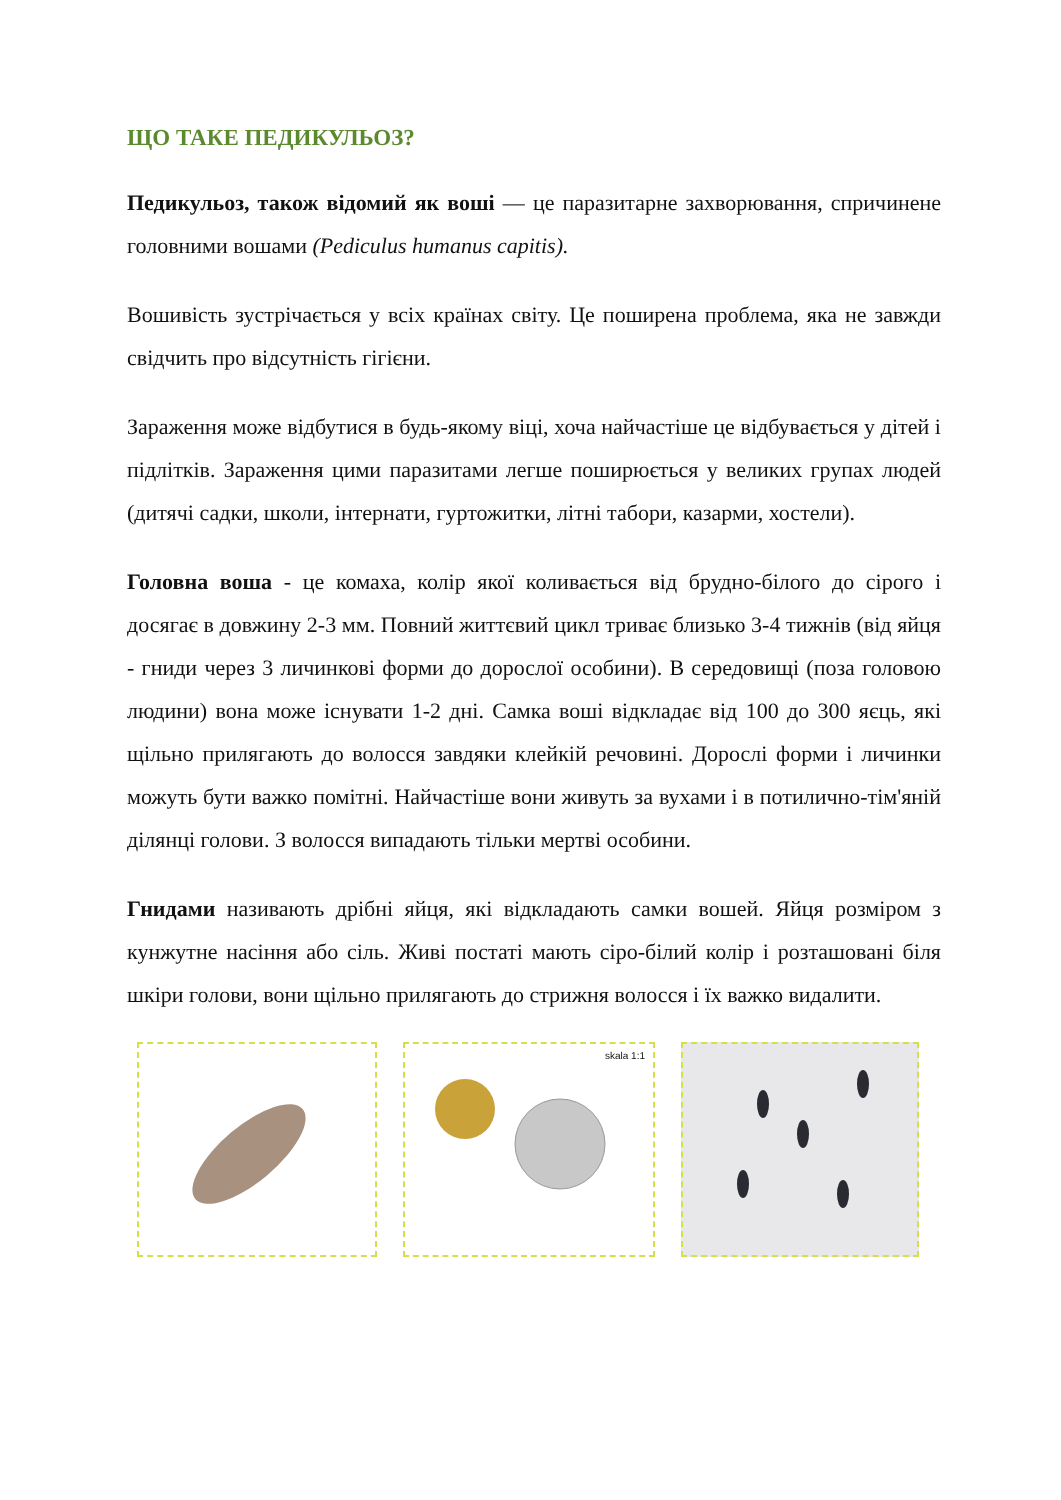ЩО ТАКЕ ПЕДИКУЛЬОЗ?
Педикульоз, також відомий як воші — це паразитарне захворювання, спричинене головними вошами (Pediculus humanus capitis).
Вошивість зустрічається у всіх країнах світу. Це поширена проблема, яка не завжди свідчить про відсутність гігієни.
Зараження може відбутися в будь-якому віці, хоча найчастіше це відбувається у дітей і підлітків. Зараження цими паразитами легше поширюється у великих групах людей (дитячі садки, школи, інтернати, гуртожитки, літні табори, казарми, хостели).
Головна воша - це комаха, колір якої коливається від брудно-білого до сірого і досягає в довжину 2-3 мм. Повний життєвий цикл триває близько 3-4 тижнів (від яйця - гниди через 3 личинкові форми до дорослої особини). В середовищі (поза головою людини) вона може існувати 1-2 дні. Самка воші відкладає від 100 до 300 яєць, які щільно прилягають до волосся завдяки клейкій речовині. Дорослі форми і личинки можуть бути важко помітні. Найчастіше вони живуть за вухами і в потилично-тім'яній ділянці голови. З волосся випадають тільки мертві особини.
Гнидами називають дрібні яйця, які відкладають самки вошей. Яйця розміром з кунжутне насіння або сіль. Живі постаті мають сіро-білий колір і розташовані біля шкіри голови, вони щільно прилягають до стрижня волосся і їх важко видалити.
skala 1:1